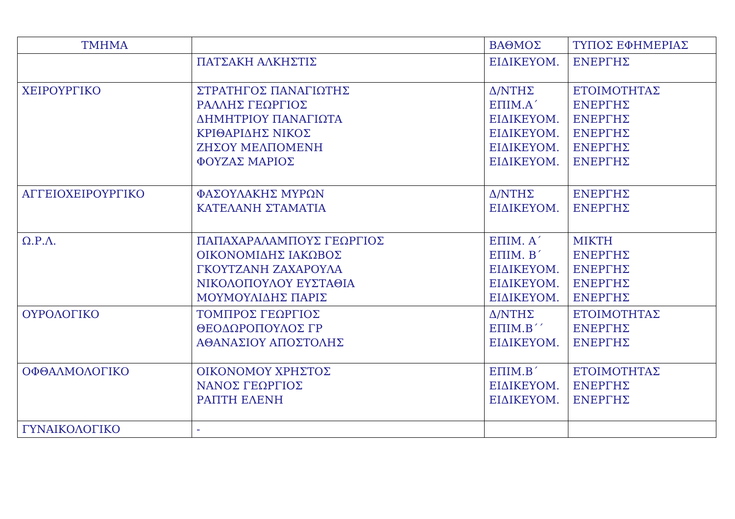| ΤΜΗΜΑ | | ΒΑΘΜΟΣ | ΤΥΠΟΣ ΕΦΗΜΕΡΙΑΣ |
| --- | --- | --- | --- |
| | ΠΑΤΣΑΚΗ ΑΛΚΗΣΤΙΣ | ΕΙΔΙΚΕΥΟΜ. | ΕΝΕΡΓΗΣ |
| ΧΕΙΡΟΥΡΓΙΚΟ | ΣΤΡΑΤΗΓΟΣ ΠΑΝΑΓΙΩΤΗΣ ΡΑΛΛΗΣ ΓΕΩΡΓΙΟΣ ΔΗΜΗΤΡΙΟΥ ΠΑΝΑΓΙΩΤΑ ΚΡΙΘΑΡΙΔΗΣ ΝΙΚΟΣ ΖΗΣΟΥ ΜΕΛΠΟΜΕΝΗ ΦΟΥΖΑΣ ΜΑΡΙΟΣ | Δ/ΝΤΗΣ ΕΠΙΜ.Α΄ ΕΙΔΙΚΕΥΟΜ. ΕΙΔΙΚΕΥΟΜ. ΕΙΔΙΚΕΥΟΜ. ΕΙΔΙΚΕΥΟΜ. | ΕΤΟΙΜΟΤΗΤΑΣ ΕΝΕΡΓΗΣ ΕΝΕΡΓΗΣ ΕΝΕΡΓΗΣ ΕΝΕΡΓΗΣ ΕΝΕΡΓΗΣ |
| ΑΓΓΕΙΟΧΕΙΡΟΥΡΓΙΚΟ | ΦΑΣΟΥΛΑΚΗΣ ΜΥΡΩΝ ΚΑΤΕΛΑΝΗ ΣΤΑΜΑΤΙΑ | Δ/ΝΤΗΣ ΕΙΔΙΚΕΥΟΜ. | ΕΝΕΡΓΗΣ ΕΝΕΡΓΗΣ |
| Ω.Ρ.Λ. | ΠΑΠΑΧΑΡΑΛΑΜΠΟΥΣ ΓΕΩΡΓΙΟΣ ΟΙΚΟΝΟΜΙΔΗΣ ΙΑΚΩΒΟΣ ΓΚΟΥΤΖΑΝΗ ΖΑΧΑΡΟΥΛΑ ΝΙΚΟΛΟΠΟΥΛΟΥ ΕΥΣΤΑΘΙΑ ΜΟΥΜΟΥΛΙΔΗΣ ΠΑΡΙΣ | ΕΠΙΜ. Α΄ ΕΠΙΜ. Β΄ ΕΙΔΙΚΕΥΟΜ. ΕΙΔΙΚΕΥΟΜ. ΕΙΔΙΚΕΥΟΜ. | ΜΙΚΤΗ ΕΝΕΡΓΗΣ ΕΝΕΡΓΗΣ ΕΝΕΡΓΗΣ ΕΝΕΡΓΗΣ |
| ΟΥΡΟΛΟΓΙΚΟ | ΤΟΜΠΡΟΣ ΓΕΩΡΓΙΟΣ ΘΕΟΔΩΡΟΠΟΥΛΟΣ ΓΡ ΑΘΑΝΑΣΙΟΥ ΑΠΟΣΤΟΛΗΣ | Δ/ΝΤΗΣ ΕΠΙΜ.Β΄΄ ΕΙΔΙΚΕΥΟΜ. | ΕΤΟΙΜΟΤΗΤΑΣ ΕΝΕΡΓΗΣ ΕΝΕΡΓΗΣ |
| ΟΦΘΑΛΜΟΛΟΓΙΚΟ | ΟΙΚΟΝΟΜΟΥ ΧΡΗΣΤΟΣ ΝΑΝΟΣ ΓΕΩΡΓΙΟΣ ΡΑΠΤΗ ΕΛΕΝΗ | ΕΠΙΜ.Β΄ ΕΙΔΙΚΕΥΟΜ. ΕΙΔΙΚΕΥΟΜ. | ΕΤΟΙΜΟΤΗΤΑΣ ΕΝΕΡΓΗΣ ΕΝΕΡΓΗΣ |
| ΓΥΝΑΙΚΟΛΟΓΙΚΟ | - | | |